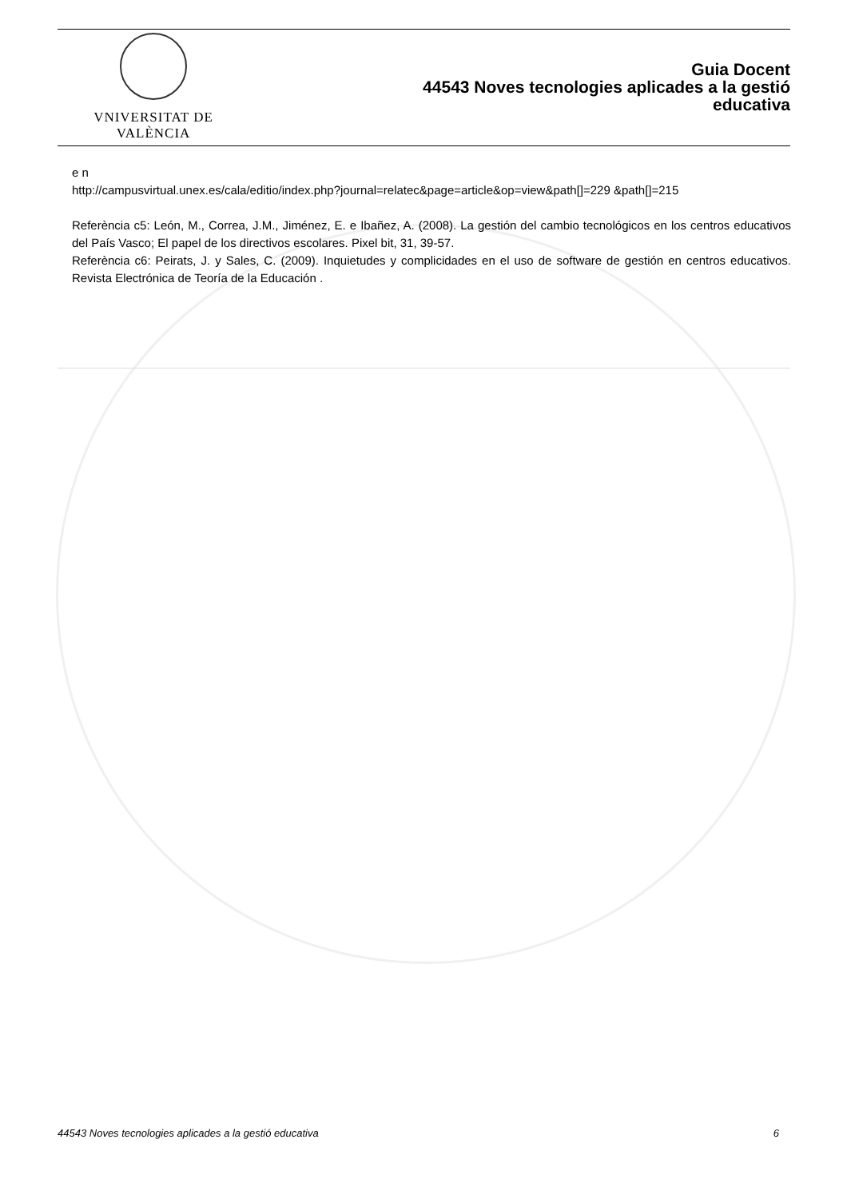VNIVERSITAT DE VALÈNCIA
Guia Docent
44543 Noves tecnologies aplicades a la gestió
educativa
e n
http://campusvirtual.unex.es/cala/editio/index.php?journal=relatec&page=article&op=view&path[]=229 &path[]=215
Referència c5: León, M., Correa, J.M., Jiménez, E. e Ibañez, A. (2008). La gestión del cambio tecnológicos en los centros educativos del País Vasco; El papel de los directivos escolares. Pixel bit, 31, 39-57.
Referència c6: Peirats, J. y Sales, C. (2009). Inquietudes y complicidades en el uso de software de gestión en centros educativos. Revista Electrónica de Teoría de la Educación .
44543 Noves tecnologies aplicades a la gestió educativa 6